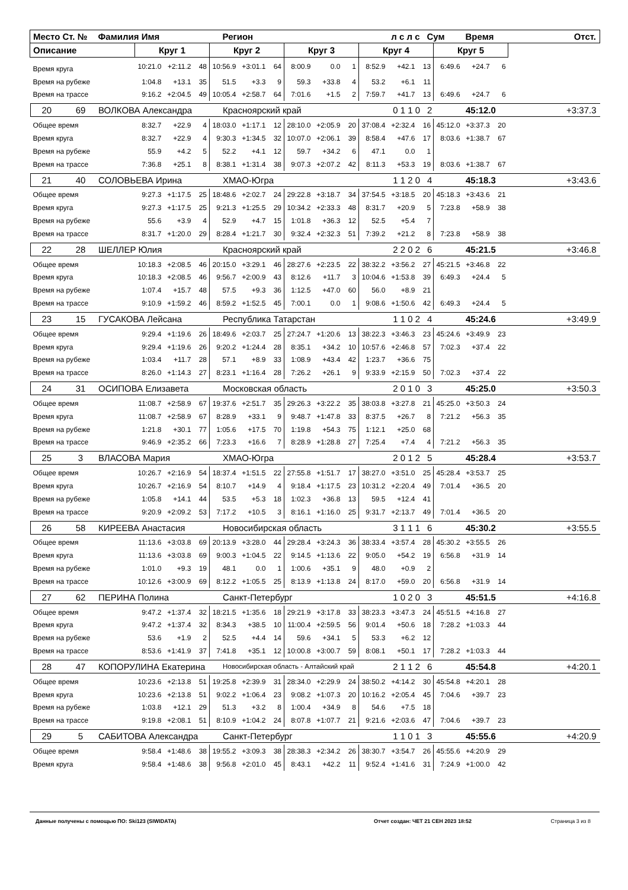| Место | Ст. № | Фамилия Имя | Регион | л с л с | Сум | Время | Отст. |
| Описание | Круг 1 | | | Круг 2 | | | Круг 3 | | | Круг 4 | | | Круг 5 | | | |
| Время круга | 10:21.0 | +2:11.2 | 48 | 10:56.9 | +3:01.1 | 64 | 8:00.9 | 0.0 | 1 | 8:52.9 | +42.1 | 13 | 6:49.6 | +24.7 | 6 | |
| Время на рубеже | 1:04.8 | +13.1 | 35 | 51.5 | +3.3 | 9 | 59.3 | +33.8 | 4 | 53.2 | +6.1 | 11 | | | | |
| Время на трассе | 9:16.2 | +2:04.5 | 49 | 10:05.4 | +2:58.7 | 64 | 7:01.6 | +1.5 | 2 | 7:59.7 | +41.7 | 13 | 6:49.6 | +24.7 | 6 | |
| / 20 / 69 / ВОЛКОВА Александра / Красноярский край / 0 1 1 0 / 2 / 45:12.0 / +3:37.3 / | | | | | | | | | | | | | | | | |
| Общее время | 8:32.7 | +22.9 | 4 | 18:03.0 | +1:17.1 | 12 | 28:10.0 | +2:05.9 | 20 | 37:08.4 | +2:32.4 | 16 | 45:12.0 | +3:37.3 | 20 | |
| Время круга | 8:32.7 | +22.9 | 4 | 9:30.3 | +1:34.5 | 32 | 10:07.0 | +2:06.1 | 39 | 8:58.4 | +47.6 | 17 | 8:03.6 | +1:38.7 | 67 | |
| Время на рубеже | 55.9 | +4.2 | 5 | 52.2 | +4.1 | 12 | 59.7 | +34.2 | 6 | 47.1 | 0.0 | 1 | | | | |
| Время на трассе | 7:36.8 | +25.1 | 8 | 8:38.1 | +1:31.4 | 38 | 9:07.3 | +2:07.2 | 42 | 8:11.3 | +53.3 | 19 | 8:03.6 | +1:38.7 | 67 | |
| / 21 / 40 / СОЛОВЬЕВА Ирина / ХМАО-Югра / 1 1 2 0 / 4 / 45:18.3 / +3:43.6 / | | | | | | | | | | | | | | | | |
| Общее время | 9:27.3 | +1:17.5 | 25 | 18:48.6 | +2:02.7 | 24 | 29:22.8 | +3:18.7 | 34 | 37:54.5 | +3:18.5 | 20 | 45:18.3 | +3:43.6 | 21 | |
| Время круга | 9:27.3 | +1:17.5 | 25 | 9:21.3 | +1:25.5 | 29 | 10:34.2 | +2:33.3 | 48 | 8:31.7 | +20.9 | 5 | 7:23.8 | +58.9 | 38 | |
| Время на рубеже | 55.6 | +3.9 | 4 | 52.9 | +4.7 | 15 | 1:01.8 | +36.3 | 12 | 52.5 | +5.4 | 7 | | | | |
| Время на трассе | 8:31.7 | +1:20.0 | 29 | 8:28.4 | +1:21.7 | 30 | 9:32.4 | +2:32.3 | 51 | 7:39.2 | +21.2 | 8 | 7:23.8 | +58.9 | 38 | |
| / 22 / 28 / ШЕЛЛЕР Юлия / Красноярский край / 2 2 0 2 / 6 / 45:21.5 / +3:46.8 / | | | | | | | | | | | | | | | | |
| Общее время | 10:18.3 | +2:08.5 | 46 | 20:15.0 | +3:29.1 | 46 | 28:27.6 | +2:23.5 | 22 | 38:32.2 | +3:56.2 | 27 | 45:21.5 | +3:46.8 | 22 | |
| Время круга | 10:18.3 | +2:08.5 | 46 | 9:56.7 | +2:00.9 | 43 | 8:12.6 | +11.7 | 3 | 10:04.6 | +1:53.8 | 39 | 6:49.3 | +24.4 | 5 | |
| Время на рубеже | 1:07.4 | +15.7 | 48 | 57.5 | +9.3 | 36 | 1:12.5 | +47.0 | 60 | 56.0 | +8.9 | 21 | | | | |
| Время на трассе | 9:10.9 | +1:59.2 | 46 | 8:59.2 | +1:52.5 | 45 | 7:00.1 | 0.0 | 1 | 9:08.6 | +1:50.6 | 42 | 6:49.3 | +24.4 | 5 | |
| / 23 / 15 / ГУСАКОВА Лейсана / Республика Татарстан / 1 1 0 2 / 4 / 45:24.6 / +3:49.9 / | | | | | | | | | | | | | | | | |
| Общее время | 9:29.4 | +1:19.6 | 26 | 18:49.6 | +2:03.7 | 25 | 27:24.7 | +1:20.6 | 13 | 38:22.3 | +3:46.3 | 23 | 45:24.6 | +3:49.9 | 23 | |
| Время круга | 9:29.4 | +1:19.6 | 26 | 9:20.2 | +1:24.4 | 28 | 8:35.1 | +34.2 | 10 | 10:57.6 | +2:46.8 | 57 | 7:02.3 | +37.4 | 22 | |
| Время на рубеже | 1:03.4 | +11.7 | 28 | 57.1 | +8.9 | 33 | 1:08.9 | +43.4 | 42 | 1:23.7 | +36.6 | 75 | | | | |
| Время на трассе | 8:26.0 | +1:14.3 | 27 | 8:23.1 | +1:16.4 | 28 | 7:26.2 | +26.1 | 9 | 9:33.9 | +2:15.9 | 50 | 7:02.3 | +37.4 | 22 | |
| / 24 / 31 / ОСИПОВА Елизавета / Московская область / 2 0 1 0 / 3 / 45:25.0 / +3:50.3 / | | | | | | | | | | | | | | | | |
| Общее время | 11:08.7 | +2:58.9 | 67 | 19:37.6 | +2:51.7 | 35 | 29:26.3 | +3:22.2 | 35 | 38:03.8 | +3:27.8 | 21 | 45:25.0 | +3:50.3 | 24 | |
| Время круга | 11:08.7 | +2:58.9 | 67 | 8:28.9 | +33.1 | 9 | 9:48.7 | +1:47.8 | 33 | 8:37.5 | +26.7 | 8 | 7:21.2 | +56.3 | 35 | |
| Время на рубеже | 1:21.8 | +30.1 | 77 | 1:05.6 | +17.5 | 70 | 1:19.8 | +54.3 | 75 | 1:12.1 | +25.0 | 68 | | | | |
| Время на трассе | 9:46.9 | +2:35.2 | 66 | 7:23.3 | +16.6 | 7 | 8:28.9 | +1:28.8 | 27 | 7:25.4 | +7.4 | 4 | 7:21.2 | +56.3 | 35 | |
| / 25 / 3 / ВЛАСОВА Мария / ХМАО-Югра / 2 0 1 2 / 5 / 45:28.4 / +3:53.7 / | | | | | | | | | | | | | | | | |
| Общее время | 10:26.7 | +2:16.9 | 54 | 18:37.4 | +1:51.5 | 22 | 27:55.8 | +1:51.7 | 17 | 38:27.0 | +3:51.0 | 25 | 45:28.4 | +3:53.7 | 25 | |
| Время круга | 10:26.7 | +2:16.9 | 54 | 8:10.7 | +14.9 | 4 | 9:18.4 | +1:17.5 | 23 | 10:31.2 | +2:20.4 | 49 | 7:01.4 | +36.5 | 20 | |
| Время на рубеже | 1:05.8 | +14.1 | 44 | 53.5 | +5.3 | 18 | 1:02.3 | +36.8 | 13 | 59.5 | +12.4 | 41 | | | | |
| Время на трассе | 9:20.9 | +2:09.2 | 53 | 7:17.2 | +10.5 | 3 | 8:16.1 | +1:16.0 | 25 | 9:31.7 | +2:13.7 | 49 | 7:01.4 | +36.5 | 20 | |
| / 26 / 58 / КИРЕЕВА Анастасия / Новосибирская область / 3 1 1 1 / 6 / 45:30.2 / +3:55.5 / | | | | | | | | | | | | | | | | |
| Общее время | 11:13.6 | +3:03.8 | 69 | 20:13.9 | +3:28.0 | 44 | 29:28.4 | +3:24.3 | 36 | 38:33.4 | +3:57.4 | 28 | 45:30.2 | +3:55.5 | 26 | |
| Время круга | 11:13.6 | +3:03.8 | 69 | 9:00.3 | +1:04.5 | 22 | 9:14.5 | +1:13.6 | 22 | 9:05.0 | +54.2 | 19 | 6:56.8 | +31.9 | 14 | |
| Время на рубеже | 1:01.0 | +9.3 | 19 | 48.1 | 0.0 | 1 | 1:00.6 | +35.1 | 9 | 48.0 | +0.9 | 2 | | | | |
| Время на трассе | 10:12.6 | +3:00.9 | 69 | 8:12.2 | +1:05.5 | 25 | 8:13.9 | +1:13.8 | 24 | 8:17.0 | +59.0 | 20 | 6:56.8 | +31.9 | 14 | |
| / 27 / 62 / ПЕРИНА Полина / Санкт-Петербург / 1 0 2 0 / 3 / 45:51.5 / +4:16.8 / | | | | | | | | | | | | | | | | |
| Общее время | 9:47.2 | +1:37.4 | 32 | 18:21.5 | +1:35.6 | 18 | 29:21.9 | +3:17.8 | 33 | 38:23.3 | +3:47.3 | 24 | 45:51.5 | +4:16.8 | 27 | |
| Время круга | 9:47.2 | +1:37.4 | 32 | 8:34.3 | +38.5 | 10 | 11:00.4 | +2:59.5 | 56 | 9:01.4 | +50.6 | 18 | 7:28.2 | +1:03.3 | 44 | |
| Время на рубеже | 53.6 | +1.9 | 2 | 52.5 | +4.4 | 14 | 59.6 | +34.1 | 5 | 53.3 | +6.2 | 12 | | | | |
| Время на трассе | 8:53.6 | +1:41.9 | 37 | 7:41.8 | +35.1 | 12 | 10:00.8 | +3:00.7 | 59 | 8:08.1 | +50.1 | 17 | 7:28.2 | +1:03.3 | 44 | |
| / 28 / 47 / КОПОРУЛИНА Екатерина / Новосибирская область - Алтайский край / 2 1 1 2 / 6 / 45:54.8 / +4:20.1 / | | | | | | | | | | | | | | | | |
| Общее время | 10:23.6 | +2:13.8 | 51 | 19:25.8 | +2:39.9 | 31 | 28:34.0 | +2:29.9 | 24 | 38:50.2 | +4:14.2 | 30 | 45:54.8 | +4:20.1 | 28 | |
| Время круга | 10:23.6 | +2:13.8 | 51 | 9:02.2 | +1:06.4 | 23 | 9:08.2 | +1:07.3 | 20 | 10:16.2 | +2:05.4 | 45 | 7:04.6 | +39.7 | 23 | |
| Время на рубеже | 1:03.8 | +12.1 | 29 | 51.3 | +3.2 | 8 | 1:00.4 | +34.9 | 8 | 54.6 | +7.5 | 18 | | | | |
| Время на трассе | 9:19.8 | +2:08.1 | 51 | 8:10.9 | +1:04.2 | 24 | 8:07.8 | +1:07.7 | 21 | 9:21.6 | +2:03.6 | 47 | 7:04.6 | +39.7 | 23 | |
| / 29 / 5 / САБИТОВА Александра / Санкт-Петербург / 1 1 0 1 / 3 / 45:55.6 / +4:20.9 / | | | | | | | | | | | | | | | | |
| Общее время | 9:58.4 | +1:48.6 | 38 | 19:55.2 | +3:09.3 | 38 | 28:38.3 | +2:34.2 | 26 | 38:30.7 | +3:54.7 | 26 | 45:55.6 | +4:20.9 | 29 | |
| Время круга | 9:58.4 | +1:48.6 | 38 | 9:56.8 | +2:01.0 | 45 | 8:43.1 | +42.2 | 11 | 9:52.4 | +1:41.6 | 31 | 7:24.9 | +1:00.0 | 42 | |
Данные получены с помощью ПО: Ski123 (SIWIDATA) Отчет создан: ЧЕТ 21 СЕН 2023 18:52 Страница 3 из 8